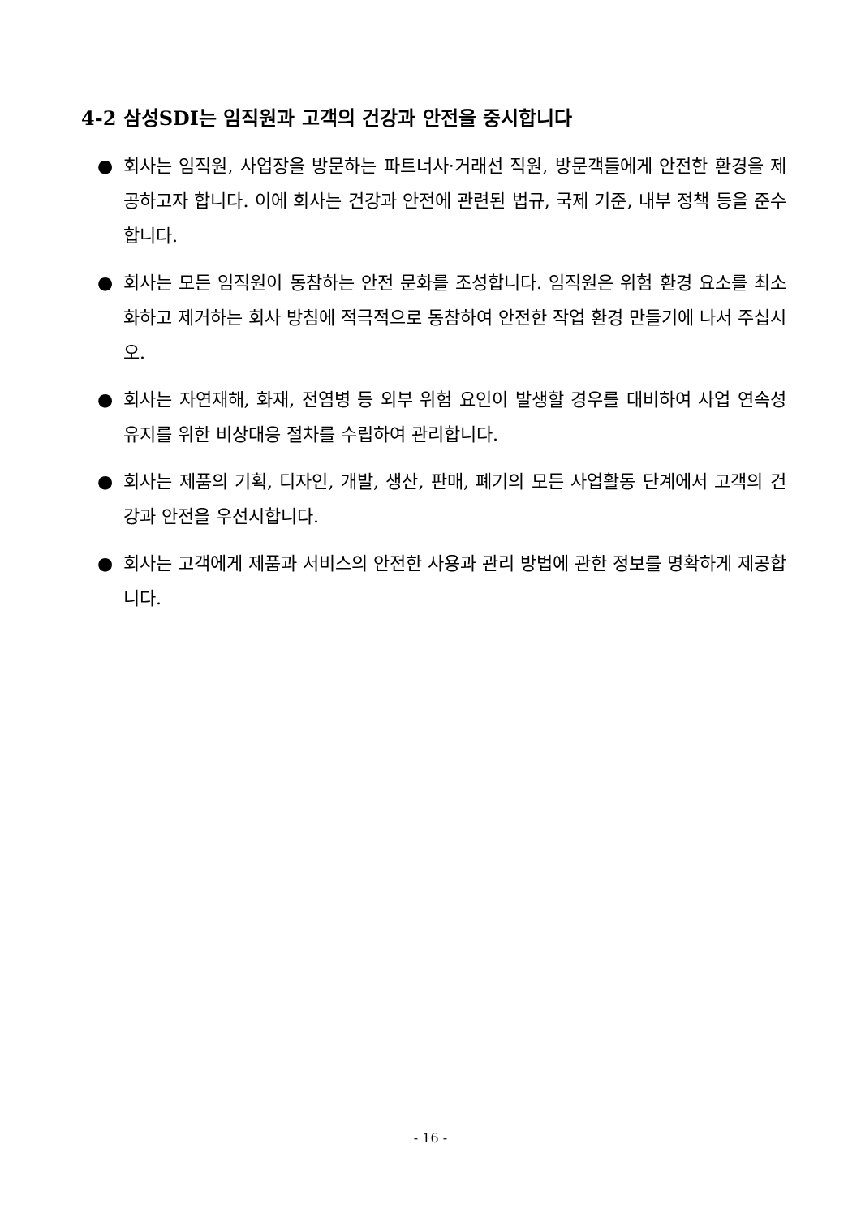4-2 삼성SDI는 임직원과 고객의 건강과 안전을 중시합니다
● 회사는 임직원, 사업장을 방문하는 파트너사·거래선 직원, 방문객들에게 안전한 환경을 제공하고자 합니다. 이에 회사는 건강과 안전에 관련된 법규, 국제 기준, 내부 정책 등을 준수합니다.
● 회사는 모든 임직원이 동참하는 안전 문화를 조성합니다. 임직원은 위험 환경 요소를 최소화하고 제거하는 회사 방침에 적극적으로 동참하여 안전한 작업 환경 만들기에 나서 주십시오.
● 회사는 자연재해, 화재, 전염병 등 외부 위험 요인이 발생할 경우를 대비하여 사업 연속성 유지를 위한 비상대응 절차를 수립하여 관리합니다.
● 회사는 제품의 기획, 디자인, 개발, 생산, 판매, 폐기의 모든 사업활동 단계에서 고객의 건강과 안전을 우선시합니다.
● 회사는 고객에게 제품과 서비스의 안전한 사용과 관리 방법에 관한 정보를 명확하게 제공합니다.
- 16 -